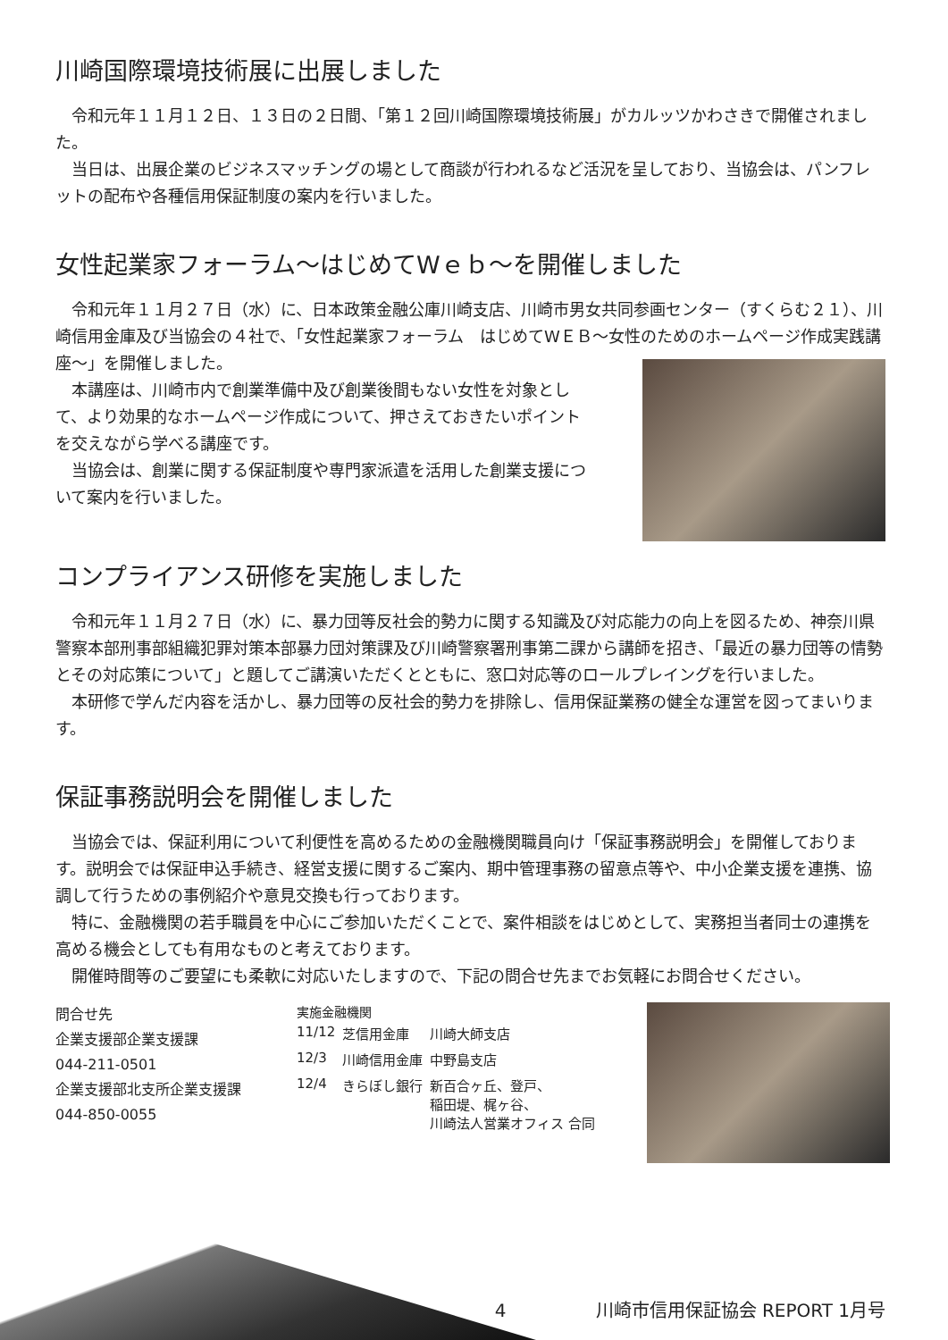川崎国際環境技術展に出展しました
　令和元年１１月１２日、１３日の２日間、「第１２回川崎国際環境技術展」がカルッツかわさきで開催されました。
　当日は、出展企業のビジネスマッチングの場として商談が行われるなど活況を呈しており、当協会は、パンフレットの配布や各種信用保証制度の案内を行いました。
女性起業家フォーラム～はじめてWｅｂ～を開催しました
　令和元年１１月２７日（水）に、日本政策金融公庫川崎支店、川崎市男女共同参画センター（すくらむ２１）、川崎信用金庫及び当協会の４社で、「女性起業家フォーラム　はじめてWＥＢ～女性のためのホームページ作成実践講座～」を開催しました。
　本講座は、川崎市内で創業準備中及び創業後間もない女性を対象として、より効果的なホームページ作成について、押さえておきたいポイントを交えながら学べる講座です。
　当協会は、創業に関する保証制度や専門家派遣を活用した創業支援について案内を行いました。
コンプライアンス研修を実施しました
　令和元年１１月２７日（水）に、暴力団等反社会的勢力に関する知識及び対応能力の向上を図るため、神奈川県警察本部刑事部組織犯罪対策本部暴力団対策課及び川崎警察署刑事第二課から講師を招き、「最近の暴力団等の情勢とその対応策について」と題してご講演いただくとともに、窓口対応等のロールプレイングを行いました。
　本研修で学んだ内容を活かし、暴力団等の反社会的勢力を排除し、信用保証業務の健全な運営を図ってまいります。
保証事務説明会を開催しました
　当協会では、保証利用について利便性を高めるための金融機関職員向け「保証事務説明会」を開催しております。説明会では保証申込手続き、経営支援に関するご案内、期中管理事務の留意点等や、中小企業支援を連携、協調して行うための事例紹介や意見交換も行っております。
　特に、金融機関の若手職員を中心にご参加いただくことで、案件相談をはじめとして、実務担当者同士の連携を高める機会としても有用なものと考えております。
　開催時間等のご要望にも柔軟に対応いたしますので、下記の問合せ先までお気軽にお問合せください。
問合せ先
企業支援部企業支援課
044-211-0501
企業支援部北支所企業支援課
044-850-0055
実施金融機関
| 11/12 | 芝信用金庫 | 川崎大師支店 |
| 12/3 | 川崎信用金庫 | 中野島支店 |
| 12/4 | きらぼし銀行 | 新百合ヶ丘、登戸、 稲田堤、梶ヶ谷、 川崎法人営業オフィス 合同 |
4　　　　　川崎市信用保証協会 REPORT 1月号